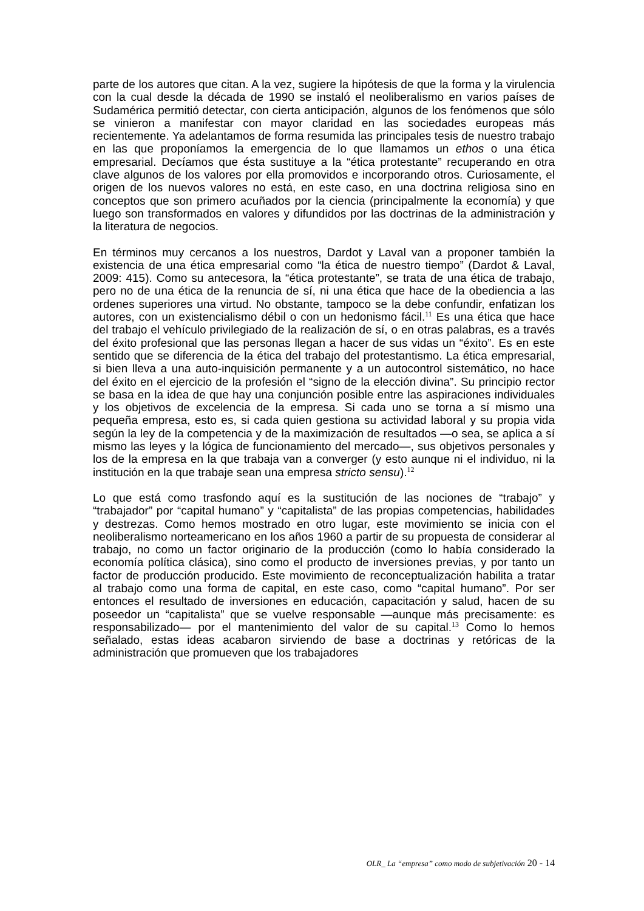parte de los autores que citan. A la vez, sugiere la hipótesis de que la forma y la virulencia con la cual desde la década de 1990 se instaló el neoliberalismo en varios países de Sudamérica permitió detectar, con cierta anticipación, algunos de los fenómenos que sólo se vinieron a manifestar con mayor claridad en las sociedades europeas más recientemente. Ya adelantamos de forma resumida las principales tesis de nuestro trabajo en las que proponíamos la emergencia de lo que llamamos un ethos o una ética empresarial. Decíamos que ésta sustituye a la “ética protestante” recuperando en otra clave algunos de los valores por ella promovidos e incorporando otros. Curiosamente, el origen de los nuevos valores no está, en este caso, en una doctrina religiosa sino en conceptos que son primero acuñados por la ciencia (principalmente la economía) y que luego son transformados en valores y difundidos por las doctrinas de la administración y la literatura de negocios.
En términos muy cercanos a los nuestros, Dardot y Laval van a proponer también la existencia de una ética empresarial como “la ética de nuestro tiempo” (Dardot & Laval, 2009: 415). Como su antecesora, la “ética protestante”, se trata de una ética de trabajo, pero no de una ética de la renuncia de sí, ni una ética que hace de la obediencia a las ordenes superiores una virtud. No obstante, tampoco se la debe confundir, enfatizan los autores, con un existencialismo débil o con un hedonismo fácil.<sup>11</sup> Es una ética que hace del trabajo el vehículo privilegiado de la realización de sí, o en otras palabras, es a través del éxito profesional que las personas llegan a hacer de sus vidas un “éxito”. Es en este sentido que se diferencia de la ética del trabajo del protestantismo. La ética empresarial, si bien lleva a una auto-inquisición permanente y a un autocontrol sistemático, no hace del éxito en el ejercicio de la profesión el “signo de la elección divina”. Su principio rector se basa en la idea de que hay una conjunción posible entre las aspiraciones individuales y los objetivos de excelencia de la empresa. Si cada uno se torna a sí mismo una pequeña empresa, esto es, si cada quien gestiona su actividad laboral y su propia vida según la ley de la competencia y de la maximización de resultados —o sea, se aplica a sí mismo las leyes y la lógica de funcionamiento del mercado—, sus objetivos personales y los de la empresa en la que trabaja van a converger (y esto aunque ni el individuo, ni la institución en la que trabaje sean una empresa stricto sensu).<sup>12</sup>
Lo que está como trasfondo aquí es la sustitución de las nociones de “trabajo” y “trabajador” por “capital humano” y “capitalista” de las propias competencias, habilidades y destrezas. Como hemos mostrado en otro lugar, este movimiento se inicia con el neoliberalismo norteamericano en los años 1960 a partir de su propuesta de considerar al trabajo, no como un factor originario de la producción (como lo había considerado la economía política clásica), sino como el producto de inversiones previas, y por tanto un factor de producción producido. Este movimiento de reconceptualización habilita a tratar al trabajo como una forma de capital, en este caso, como “capital humano”. Por ser entonces el resultado de inversiones en educación, capacitación y salud, hacen de su poseedor un “capitalista” que se vuelve responsable —aunque más precisamente: es responsabilizado— por el mantenimiento del valor de su capital.<sup>13</sup> Como lo hemos señalado, estas ideas acabaron sirviendo de base a doctrinas y retóricas de la administración que promueven que los trabajadores
OLR_ La “empresa” como modo de subjetivación 20 - 14